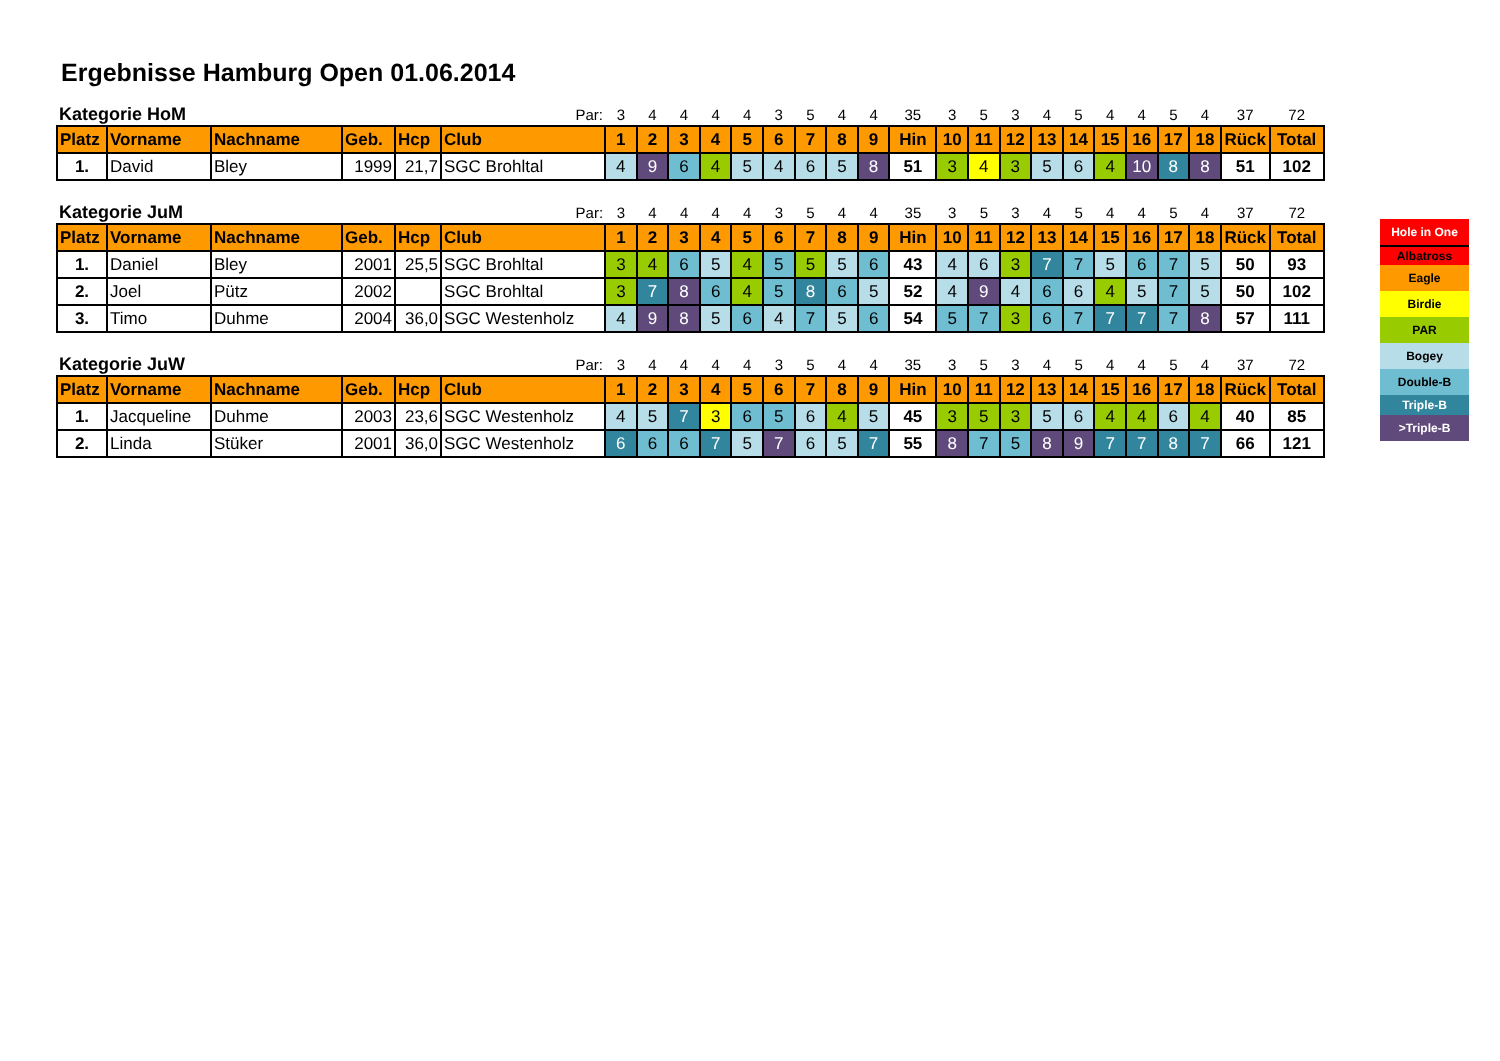Ergebnisse Hamburg Open 01.06.2014
| Kategorie HoM | | | | | Par: | 3 | 4 | 4 | 4 | 4 | 3 | 5 | 4 | 4 | 35 | 3 | 5 | 3 | 4 | 5 | 4 | 4 | 5 | 4 | 37 | 72 |
| Platz | Vorname | Nachname | Geb. | Hcp | Club | 1 | 2 | 3 | 4 | 5 | 6 | 7 | 8 | 9 | Hin | 10 | 11 | 12 | 13 | 14 | 15 | 16 | 17 | 18 | Rück | Total |
| 1. | David | Bley | 1999 | 21,7 | SGC Brohltal | 4 | 9 | 6 | 4 | 5 | 4 | 6 | 5 | 8 | 51 | 3 | 4 | 3 | 5 | 6 | 4 | 10 | 8 | 8 | 51 | 102 |
| Kategorie JuM | | | | | Par: | 3 | 4 | 4 | 4 | 4 | 3 | 5 | 4 | 4 | 35 | 3 | 5 | 3 | 4 | 5 | 4 | 4 | 5 | 4 | 37 | 72 |
| Platz | Vorname | Nachname | Geb. | Hcp | Club | 1 | 2 | 3 | 4 | 5 | 6 | 7 | 8 | 9 | Hin | 10 | 11 | 12 | 13 | 14 | 15 | 16 | 17 | 18 | Rück | Total |
| 1. | Daniel | Bley | 2001 | 25,5 | SGC Brohltal | 3 | 4 | 6 | 5 | 4 | 5 | 5 | 5 | 6 | 43 | 4 | 6 | 3 | 7 | 7 | 5 | 6 | 7 | 5 | 50 | 93 |
| 2. | Joel | Pütz | 2002 | | SGC Brohltal | 3 | 7 | 8 | 6 | 4 | 5 | 8 | 6 | 5 | 52 | 4 | 9 | 4 | 6 | 6 | 4 | 5 | 7 | 5 | 50 | 102 |
| 3. | Timo | Duhme | 2004 | 36,0 | SGC Westenholz | 4 | 9 | 8 | 5 | 6 | 4 | 7 | 5 | 6 | 54 | 5 | 7 | 3 | 6 | 7 | 7 | 7 | 7 | 8 | 57 | 111 |
| Kategorie JuW | | | | | Par: | 3 | 4 | 4 | 4 | 4 | 3 | 5 | 4 | 4 | 35 | 3 | 5 | 3 | 4 | 5 | 4 | 4 | 5 | 4 | 37 | 72 |
| Platz | Vorname | Nachname | Geb. | Hcp | Club | 1 | 2 | 3 | 4 | 5 | 6 | 7 | 8 | 9 | Hin | 10 | 11 | 12 | 13 | 14 | 15 | 16 | 17 | 18 | Rück | Total |
| 1. | Jacqueline | Duhme | 2003 | 23,6 | SGC Westenholz | 4 | 5 | 7 | 3 | 6 | 5 | 6 | 4 | 5 | 45 | 3 | 5 | 3 | 5 | 6 | 4 | 4 | 6 | 4 | 40 | 85 |
| 2. | Linda | Stüker | 2001 | 36,0 | SGC Westenholz | 6 | 6 | 6 | 7 | 5 | 7 | 6 | 5 | 7 | 55 | 8 | 7 | 5 | 8 | 9 | 7 | 7 | 8 | 7 | 66 | 121 |
Hole in One
Albatross
Eagle
Birdie
PAR
Bogey
Double-B
Triple-B
>Triple-B